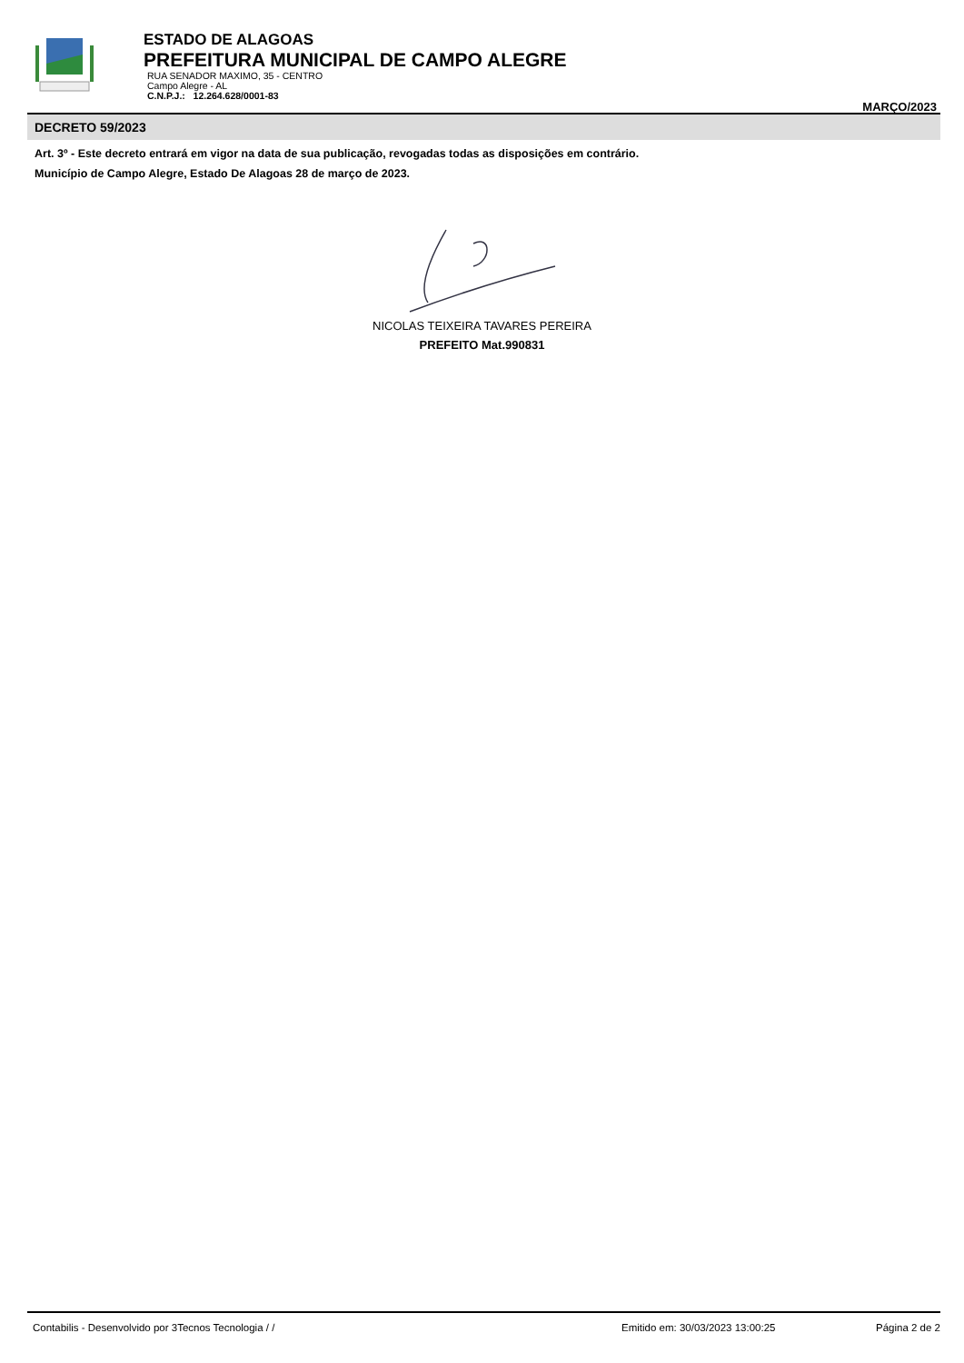ESTADO DE ALAGOAS
PREFEITURA MUNICIPAL DE CAMPO ALEGRE
RUA SENADOR MAXIMO, 35 - CENTRO
Campo Alegre - AL
C.N.P.J.: 12.264.628/0001-83
MARÇO/2023
DECRETO 59/2023
Art. 3º - Este decreto entrará em vigor na data de sua publicação, revogadas todas as disposições em contrário.
Município de Campo Alegre, Estado De Alagoas 28 de março de 2023.
NICOLAS TEIXEIRA TAVARES PEREIRA
PREFEITO Mat.990831
Contabilis - Desenvolvido por 3Tecnos Tecnologia / / Emitido em: 30/03/2023 13:00:25 Página 2 de 2